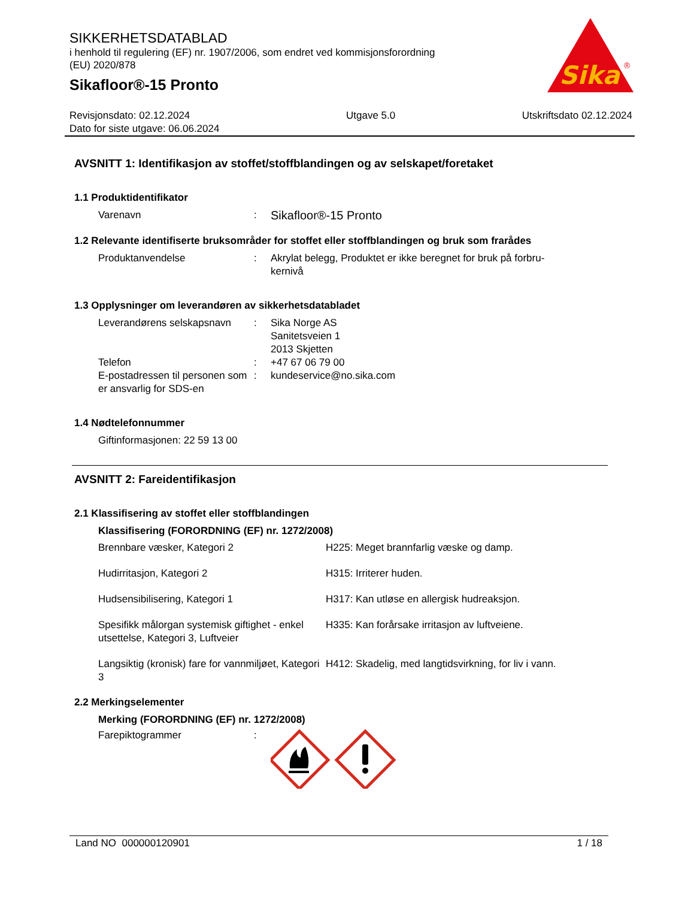Sika
®
SIKKERHETSDATABLAD
i henhold til regulering (EF) nr. 1907/2006, som endret ved kommisjonsforordning
(EU) 2020/878
Sikafloor®-15 Pronto
Revisjonsdato: 02.12.2024
Dato for siste utgave: 06.06.2024
Utgave 5.0 Utskriftsdato 02.12.2024
AVSNITT 1: Identifikasjon av stoffet/stoffblandingen og av selskapet/foretaket
1.1 Produktidentifikator
Varenavn :
Sikafloor®-15 Pronto
1.2 Relevante identifiserte bruksområder for stoffet eller stoffblandingen og bruk som frarådes
Produktanvendelse : Akrylat belegg, Produktet er ikke beregnet for bruk på forbru-
kernivå
1.3 Opplysninger om leverandøren av sikkerhetsdatabladet
Leverandørens selskapsnavn
: Sika Norge AS
Sanitetsveien 1
2013 Skjetten
Telefon : +47 67 06 79 00
E-postadressen til personen som er ansvarlig for SDS-en
: kundeservice@no.sika.com
1.4 Nødtelefonnummer
Giftinformasjonen: 22 59 13 00
AVSNITT 2: Fareidentifikasjon
2.1 Klassifisering av stoffet eller stoffblandingen
Klassifisering (FORORDNING (EF) nr. 1272/2008)
Brennbare væsker, Kategori 2 H225: Meget brannfarlig væske og damp.
Hudirritasjon, Kategori 2 H315: Irriterer huden.
Hudsensibilisering, Kategori 1 H317: Kan utløse en allergisk hudreaksjon.
Spesifikk målorgan systemisk giftighet - enkel utsettelse, Kategori 3, Luftveier
H335: Kan forårsake irritasjon av luftveiene.
Langsiktig (kronisk) fare for vannmiljøet, Kategori 3
H412: Skadelig, med langtidsvirkning, for liv i vann.
2.2 Merkingselementer
Merking (FORORDNING (EF) nr. 1272/2008)
Farepiktogrammer :
Land NO 000000120901 1 / 18